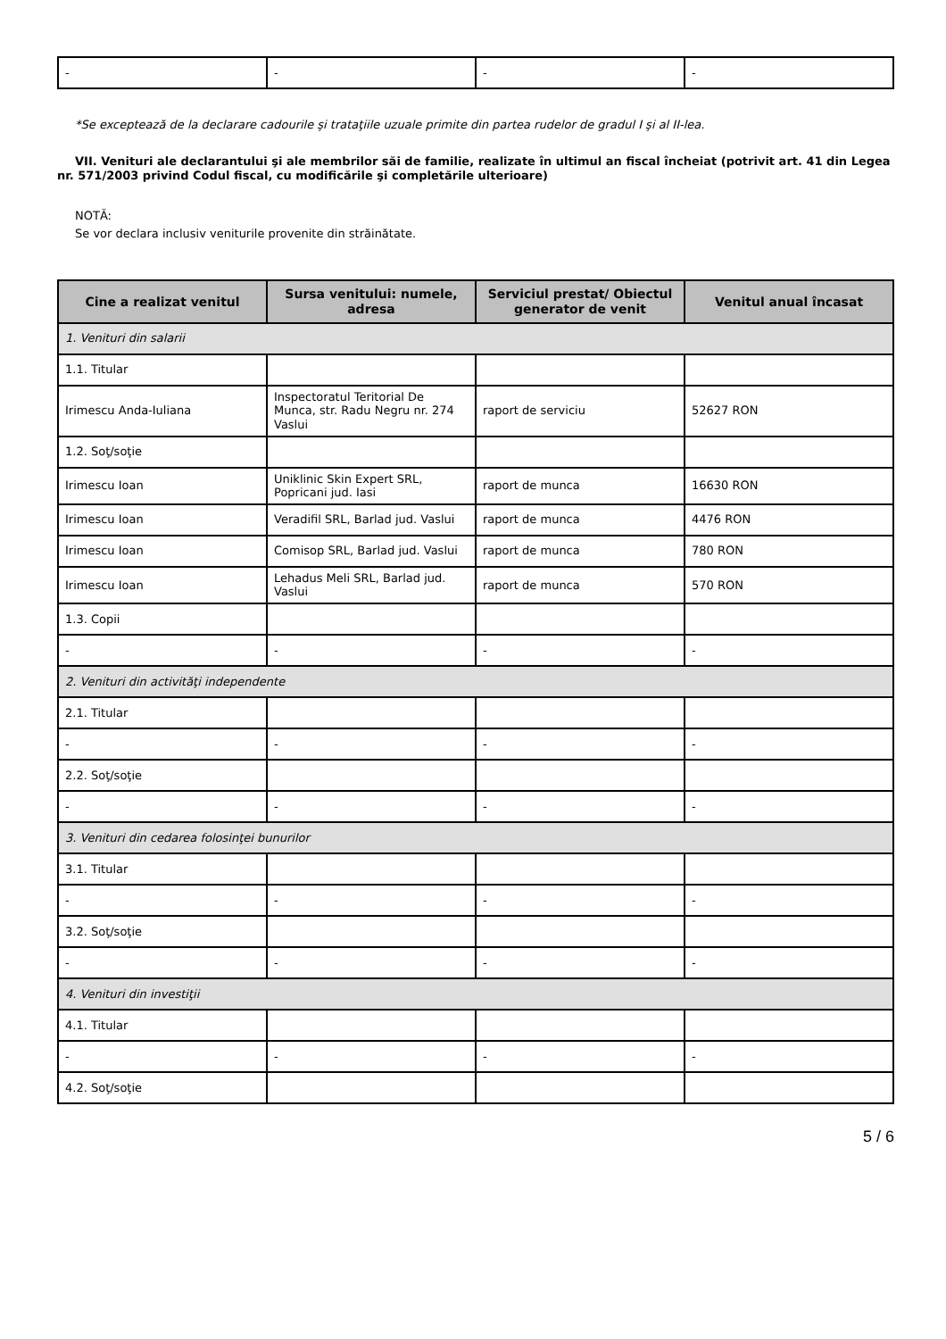| - | - | - | - |
*Se exceptează de la declarare cadourile şi trataţiile uzuale primite din partea rudelor de gradul I şi al II-lea.
VII. Venituri ale declarantului şi ale membrilor săi de familie, realizate în ultimul an fiscal încheiat (potrivit art. 41 din Legea nr. 571/2003 privind Codul fiscal, cu modificările şi completările ulterioare)
NOTĂ:
Se vor declara inclusiv veniturile provenite din străinătate.
| Cine a realizat venitul | Sursa venitului: numele, adresa | Serviciul prestat/ Obiectul generator de venit | Venitul anual încasat |
| --- | --- | --- | --- |
| 1. Venituri din salarii | | | |
| 1.1. Titular | | | |
| Irimescu Anda-Iuliana | Inspectoratul Teritorial De Munca, str. Radu Negru nr. 274 Vaslui | raport de serviciu | 52627 RON |
| 1.2. Soţ/soţie | | | |
| Irimescu Ioan | Uniklinic Skin Expert SRL, Popricani jud. Iasi | raport de munca | 16630 RON |
| Irimescu Ioan | Veradifil SRL, Barlad jud. Vaslui | raport de munca | 4476 RON |
| Irimescu Ioan | Comisop SRL, Barlad jud. Vaslui | raport de munca | 780 RON |
| Irimescu Ioan | Lehadus Meli SRL, Barlad jud. Vaslui | raport de munca | 570 RON |
| 1.3. Copii | | | |
| - | - | - | - |
| 2. Venituri din activităţi independente | | | |
| 2.1. Titular | | | |
| - | - | - | - |
| 2.2. Soţ/soţie | | | |
| - | - | - | - |
| 3. Venituri din cedarea folosinţei bunurilor | | | |
| 3.1. Titular | | | |
| - | - | - | - |
| 3.2. Soţ/soţie | | | |
| - | - | - | - |
| 4. Venituri din investiţii | | | |
| 4.1. Titular | | | |
| - | - | - | - |
| 4.2. Soţ/soţie | | | |
5 / 6